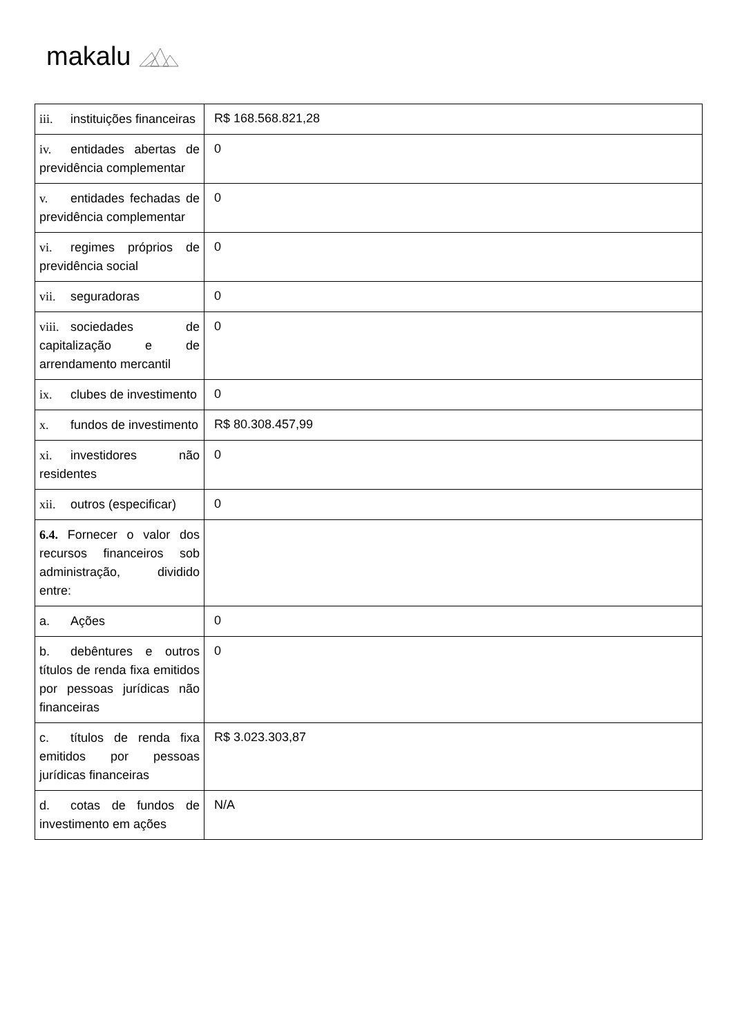makalu
| iii. instituições financeiras | R$ 168.568.821,28 |
| iv. entidades abertas de previdência complementar | 0 |
| v. entidades fechadas de previdência complementar | 0 |
| vi. regimes próprios de previdência social | 0 |
| vii. seguradoras | 0 |
| viii. sociedades de capitalização e de arrendamento mercantil | 0 |
| ix. clubes de investimento | 0 |
| x. fundos de investimento | R$ 80.308.457,99 |
| xi. investidores não residentes | 0 |
| xii. outros (especificar) | 0 |
| 6.4. Fornecer o valor dos recursos financeiros sob administração, dividido entre: | |
| a. Ações | 0 |
| b. debêntures e outros títulos de renda fixa emitidos por pessoas jurídicas não financeiras | 0 |
| c. títulos de renda fixa emitidos por pessoas jurídicas financeiras | R$ 3.023.303,87 |
| d. cotas de fundos de investimento em ações | N/A |